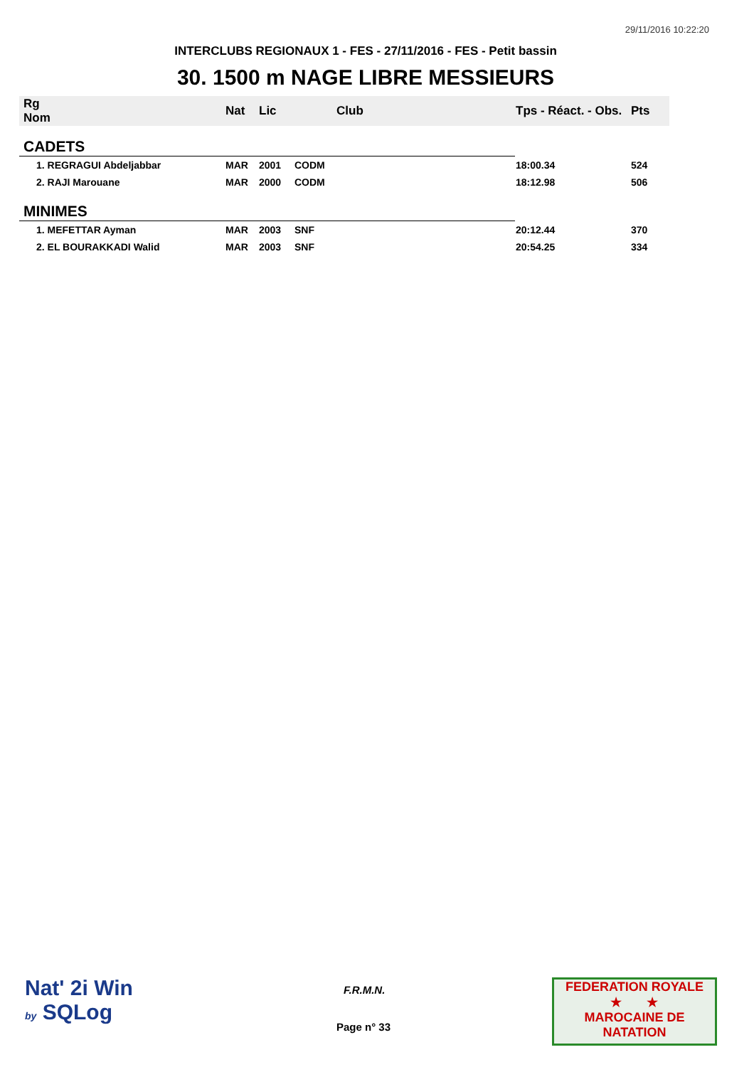29/11/2016 10:22:20
INTERCLUBS REGIONAUX 1 - FES - 27/11/2016 - FES - Petit bassin
30. 1500 m NAGE LIBRE MESSIEURS
| Rg Nom | | Nat | Lic | Club | Tps - Réact. - Obs. | Pts |
| --- | --- | --- | --- | --- | --- | --- |
| CADETS | | | | | | |
| 1. REGRAGUI Abdeljabbar | | MAR | 2001 | CODM | 18:00.34 | 524 |
| 2. RAJI Marouane | | MAR | 2000 | CODM | 18:12.98 | 506 |
| MINIMES | | | | | | |
| 1. MEFETTAR Ayman | | MAR | 2003 | SNF | 20:12.44 | 370 |
| 2. EL BOURAKKADI Walid | | MAR | 2003 | SNF | 20:54.25 | 334 |
Nat' 2i Win
by SQLog
F.R.M.N.
Page n° 33
FEDERATION ROYALE
★ ★
MAROCAINE DE NATATION